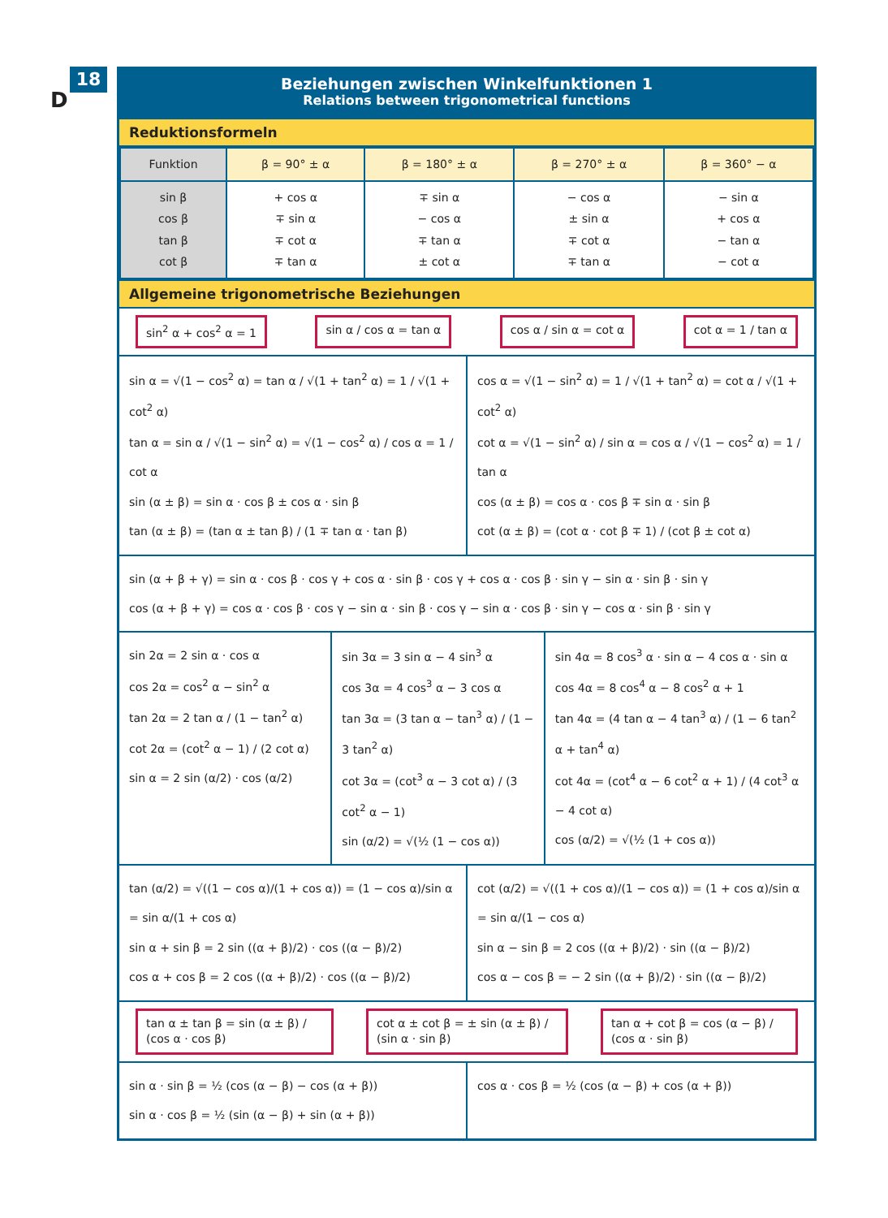18
D
Beziehungen zwischen Winkelfunktionen 1
Relations between trigonometrical functions
Reduktionsformeln
| Funktion | β = 90° ± α | β = 180° ± α | β = 270° ± α | β = 360° − α |
| --- | --- | --- | --- | --- |
| sin β cos β tan β cot β | + cos α ∓ sin α ∓ cot α ∓ tan α | ∓ sin α − cos α ∓ tan α ± cot α | − cos α ± sin α ∓ cot α ∓ tan α | − sin α + cos α − tan α − cot α |
Allgemeine trigonometrische Beziehungen
sin<sup>2</sup> α + cos<sup>2</sup> α = 1 sin α / cos α = tan α cos α / sin α = cot α cot α = 1 / tan α
sin α = √(1 − cos<sup>2</sup> α) = tan α / √(1 + tan<sup>2</sup> α) = 1 / √(1 + cot<sup>2</sup> α)
tan α = sin α / √(1 − sin<sup>2</sup> α) = √(1 − cos<sup>2</sup> α) / cos α = 1 / cot α
sin (α ± β) = sin α · cos β ± cos α · sin β
tan (α ± β) = (tan α ± tan β) / (1 ∓ tan α · tan β)
cos α = √(1 − sin<sup>2</sup> α) = 1 / √(1 + tan<sup>2</sup> α) = cot α / √(1 + cot<sup>2</sup> α)
cot α = √(1 − sin<sup>2</sup> α) / sin α = cos α / √(1 − cos<sup>2</sup> α) = 1 / tan α
cos (α ± β) = cos α · cos β ∓ sin α · sin β
cot (α ± β) = (cot α · cot β ∓ 1) / (cot β ± cot α)
sin (α + β + γ) = sin α · cos β · cos γ + cos α · sin β · cos γ + cos α · cos β · sin γ − sin α · sin β · sin γ
cos (α + β + γ) = cos α · cos β · cos γ − sin α · sin β · cos γ − sin α · cos β · sin γ − cos α · sin β · sin γ
sin 2α = 2 sin α · cos α
cos 2α = cos<sup>2</sup> α − sin<sup>2</sup> α
tan 2α = 2 tan α / (1 − tan<sup>2</sup> α)
cot 2α = (cot<sup>2</sup> α − 1) / (2 cot α)
sin α = 2 sin (α/2) · cos (α/2)
sin 3α = 3 sin α − 4 sin<sup>3</sup> α
cos 3α = 4 cos<sup>3</sup> α − 3 cos α
tan 3α = (3 tan α − tan<sup>3</sup> α) / (1 − 3 tan<sup>2</sup> α)
cot 3α = (cot<sup>3</sup> α − 3 cot α) / (3 cot<sup>2</sup> α − 1)
sin (α/2) = √(½ (1 − cos α))
sin 4α = 8 cos<sup>3</sup> α · sin α − 4 cos α · sin α
cos 4α = 8 cos<sup>4</sup> α − 8 cos<sup>2</sup> α + 1
tan 4α = (4 tan α − 4 tan<sup>3</sup> α) / (1 − 6 tan<sup>2</sup> α + tan<sup>4</sup> α)
cot 4α = (cot<sup>4</sup> α − 6 cot<sup>2</sup> α + 1) / (4 cot<sup>3</sup> α − 4 cot α)
cos (α/2) = √(½ (1 + cos α))
tan (α/2) = √((1 − cos α)/(1 + cos α)) = (1 − cos α)/sin α = sin α/(1 + cos α)
sin α + sin β = 2 sin ((α + β)/2) · cos ((α − β)/2)
cos α + cos β = 2 cos ((α + β)/2) · cos ((α − β)/2)
cot (α/2) = √((1 + cos α)/(1 − cos α)) = (1 + cos α)/sin α = sin α/(1 − cos α)
sin α − sin β = 2 cos ((α + β)/2) · sin ((α − β)/2)
cos α − cos β = − 2 sin ((α + β)/2) · sin ((α − β)/2)
tan α ± tan β = sin (α ± β) / (cos α · cos β) cot α ± cot β = ± sin (α ± β) / (sin α · sin β) tan α + cot β = cos (α − β) / (cos α · sin β)
sin α · sin β = ½ (cos (α − β) − cos (α + β))
sin α · cos β = ½ (sin (α − β) + sin (α + β))
cos α · cos β = ½ (cos (α − β) + cos (α + β))